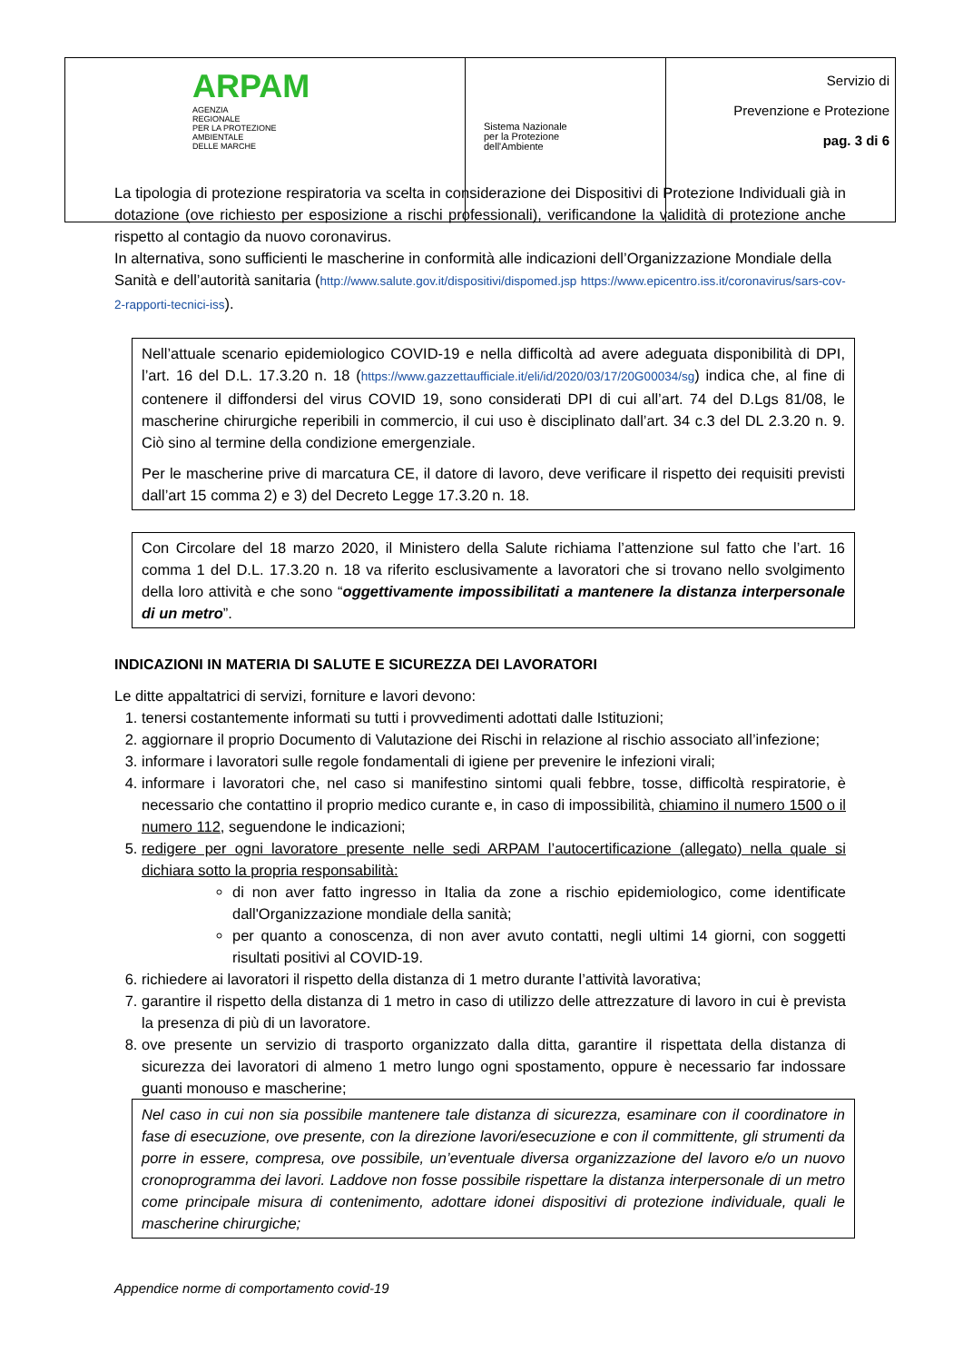| ARPAM AGENZIA REGIONALE PER LA PROTEZIONE AMBIENTALE DELLE MARCHE | Sistema Nazionale per la Protezione dell'Ambiente | Servizio di Prevenzione e Protezione pag. 3 di 6 |
La tipologia di protezione respiratoria va scelta in considerazione dei Dispositivi di Protezione Individuali già in dotazione (ove richiesto per esposizione a rischi professionali), verificandone la validità di protezione anche rispetto al contagio da nuovo coronavirus.
In alternativa, sono sufficienti le mascherine in conformità alle indicazioni dell’Organizzazione Mondiale della Sanità e dell’autorità sanitaria (http://www.salute.gov.it/dispositivi/dispomed.jsp https://www.epicentro.iss.it/coronavirus/sars-cov-2-rapporti-tecnici-iss).
Nell’attuale scenario epidemiologico COVID-19 e nella difficoltà ad avere adeguata disponibilità di DPI, l’art. 16 del D.L. 17.3.20 n. 18 (https://www.gazzettaufficiale.it/eli/id/2020/03/17/20G00034/sg) indica che, al fine di contenere il diffondersi del virus COVID 19, sono considerati DPI di cui all’art. 74 del D.Lgs 81/08, le mascherine chirurgiche reperibili in commercio, il cui uso è disciplinato dall’art. 34 c.3 del DL 2.3.20 n. 9. Ciò sino al termine della condizione emergenziale.
Per le mascherine prive di marcatura CE, il datore di lavoro, deve verificare il rispetto dei requisiti previsti dall’art 15 comma 2) e 3) del Decreto Legge 17.3.20 n. 18.
Con Circolare del 18 marzo 2020, il Ministero della Salute richiama l’attenzione sul fatto che l’art. 16 comma 1 del D.L. 17.3.20 n. 18 va riferito esclusivamente a lavoratori che si trovano nello svolgimento della loro attività e che sono “oggettivamente impossibilitati a mantenere la distanza interpersonale di un metro”.
INDICAZIONI IN MATERIA DI SALUTE E SICUREZZA DEI LAVORATORI
Le ditte appaltatrici di servizi, forniture e lavori devono:
1. tenersi costantemente informati su tutti i provvedimenti adottati dalle Istituzioni;
2. aggiornare il proprio Documento di Valutazione dei Rischi in relazione al rischio associato all’infezione;
3. informare i lavoratori sulle regole fondamentali di igiene per prevenire le infezioni virali;
4. informare i lavoratori che, nel caso si manifestino sintomi quali febbre, tosse, difficoltà respiratorie, è necessario che contattino il proprio medico curante e, in caso di impossibilità, chiamino il numero 1500 o il numero 112, seguendone le indicazioni;
5. redigere per ogni lavoratore presente nelle sedi ARPAM l’autocertificazione (allegato) nella quale si dichiara sotto la propria responsabilità:
di non aver fatto ingresso in Italia da zone a rischio epidemiologico, come identificate dall'Organizzazione mondiale della sanità;
per quanto a conoscenza, di non aver avuto contatti, negli ultimi 14 giorni, con soggetti risultati positivi al COVID-19.
6. richiedere ai lavoratori il rispetto della distanza di 1 metro durante l’attività lavorativa;
7. garantire il rispetto della distanza di 1 metro in caso di utilizzo delle attrezzature di lavoro in cui è prevista la presenza di più di un lavoratore.
8. ove presente un servizio di trasporto organizzato dalla ditta, garantire il rispettata della distanza di sicurezza dei lavoratori di almeno 1 metro lungo ogni spostamento, oppure è necessario far indossare guanti monouso e mascherine;
Nel caso in cui non sia possibile mantenere tale distanza di sicurezza, esaminare con il coordinatore in fase di esecuzione, ove presente, con la direzione lavori/esecuzione e con il committente, gli strumenti da porre in essere, compresa, ove possibile, un’eventuale diversa organizzazione del lavoro e/o un nuovo cronoprogramma dei lavori. Laddove non fosse possibile rispettare la distanza interpersonale di un metro come principale misura di contenimento, adottare idonei dispositivi di protezione individuale, quali le mascherine chirurgiche;
Appendice norme di comportamento covid-19